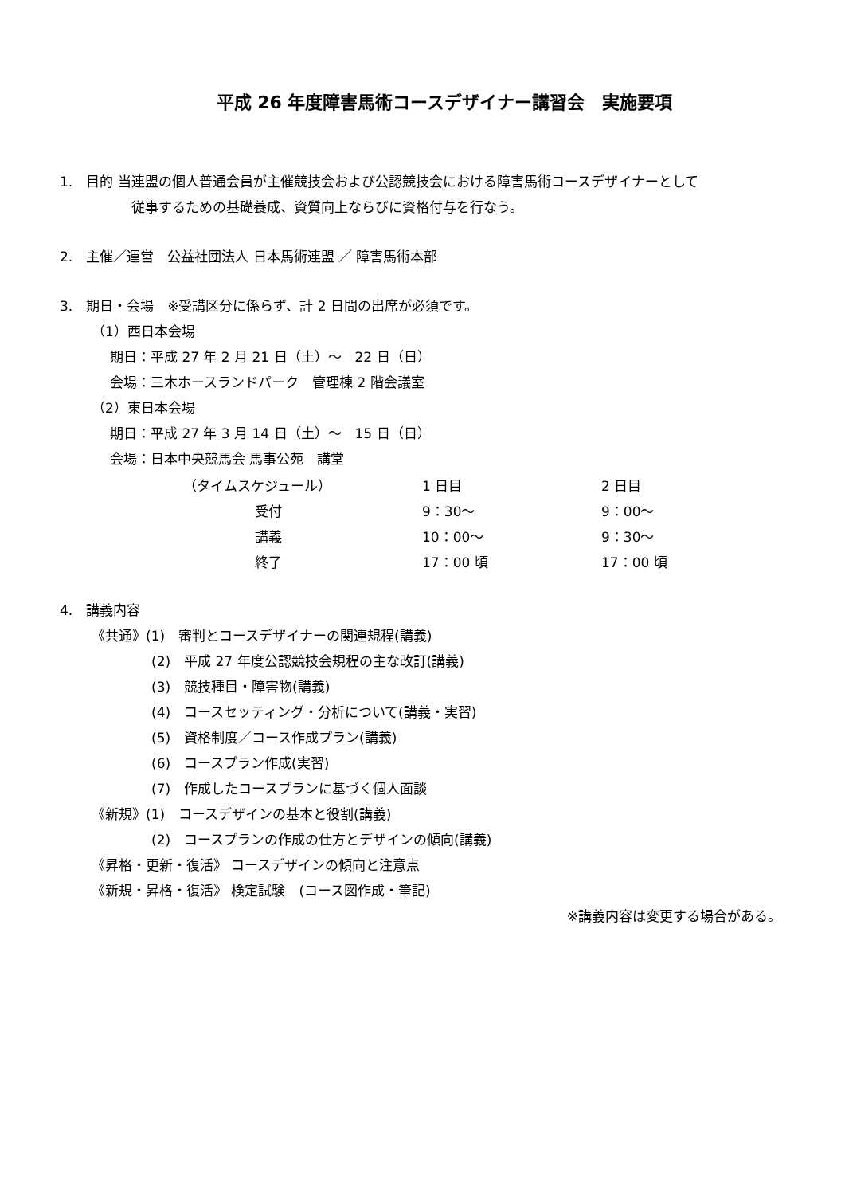平成 26 年度障害馬術コースデザイナー講習会　実施要項
1.　目的 当連盟の個人普通会員が主催競技会および公認競技会における障害馬術コースデザイナーとして
従事するための基礎養成、資質向上ならびに資格付与を行なう。
2.　主催／運営　公益社団法人 日本馬術連盟 ／ 障害馬術本部
3.　期日・会場　※受講区分に係らず、計 2 日間の出席が必須です。
（1）西日本会場
期日：平成 27 年 2 月 21 日（土）～　22 日（日）
会場：三木ホースランドパーク　管理棟 2 階会議室
（2）東日本会場
期日：平成 27 年 3 月 14 日（土）～　15 日（日）
会場：日本中央競馬会 馬事公苑　講堂
| （タイムスケジュール） | | 1 日目 | 2 日目 |
| | 受付 | 9：30～ | 9：00～ |
| | 講義 | 10：00～ | 9：30～ |
| | 終了 | 17：00 頃 | 17：00 頃 |
4.　講義内容
《共通》(1)　審判とコースデザイナーの関連規程(講義)
(2)　平成 27 年度公認競技会規程の主な改訂(講義)
(3)　競技種目・障害物(講義)
(4)　コースセッティング・分析について(講義・実習)
(5)　資格制度／コース作成プラン(講義)
(6)　コースプラン作成(実習)
(7)　作成したコースプランに基づく個人面談
《新規》(1)　コースデザインの基本と役割(講義)
(2)　コースプランの作成の仕方とデザインの傾向(講義)
《昇格・更新・復活》 コースデザインの傾向と注意点
《新規・昇格・復活》 検定試験　(コース図作成・筆記)
※講義内容は変更する場合がある。